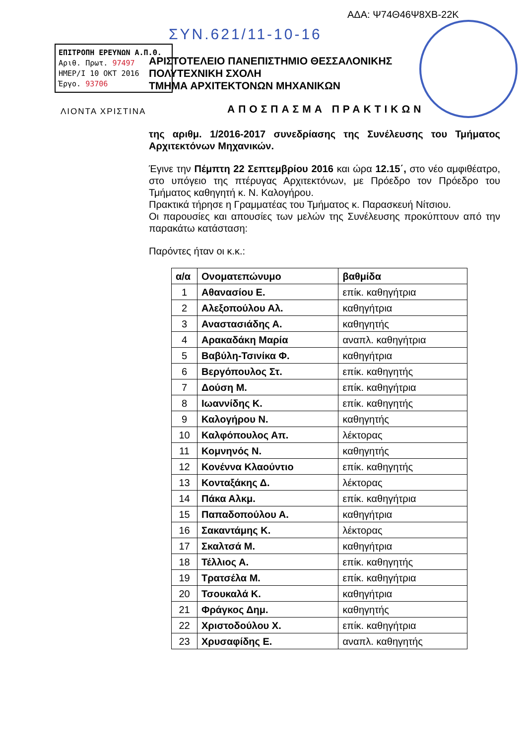ΑΔΑ: Ψ74Θ46Ψ8ΧΒ-22Κ
ΣΥΝ.621/11-10-16
ΕΠΙΤΡΟΠΗ ΕΡΕΥΝΩΝ Α.Π.Θ.
Αριθ. Πρωτ. 97497
ΗΜΕΡ/Ι 10 ΟΚΤ 2016
Έργο. 93706
ΛΙΟΝΤΑ ΧΡΙΣΤΙΝΑ
ΑΡΙΣΤΟΤΕΛΕΙΟ ΠΑΝΕΠΙΣΤΗΜΙΟ ΘΕΣΣΑΛΟΝΙΚΗΣ
ΠΟΛΥΤΕΧΝΙΚΗ ΣΧΟΛΗ
ΤΜΗΜΑ ΑΡΧΙΤΕΚΤΟΝΩΝ ΜΗΧΑΝΙΚΩΝ
ΑΠΟΣΠΑΣΜΑ ΠΡΑΚΤΙΚΩΝ
της αριθμ. 1/2016-2017 συνεδρίασης της Συνέλευσης του Τμήματος Αρχιτεκτόνων Μηχανικών.
Έγινε την Πέμπτη 22 Σεπτεμβρίου 2016 και ώρα 12.15΄, στο νέο αμφιθέατρο, στο υπόγειο της πτέρυγας Αρχιτεκτόνων, με Πρόεδρο τον Πρόεδρο του Τμήματος καθηγητή κ. Ν. Καλογήρου.
Πρακτικά τήρησε η Γραμματέας του Τμήματος κ. Παρασκευή Νίτσιου.
Οι παρουσίες και απουσίες των μελών της Συνέλευσης προκύπτουν από την παρακάτω κατάσταση:
Παρόντες ήταν οι κ.κ.:
| α/α | Ονοματεπώνυμο | βαθμίδα |
| --- | --- | --- |
| 1 | Αθανασίου Ε. | επίκ. καθηγήτρια |
| 2 | Αλεξοπούλου Αλ. | καθηγήτρια |
| 3 | Αναστασιάδης Α. | καθηγητής |
| 4 | Αρακαδάκη Μαρία | αναπλ. καθηγήτρια |
| 5 | Βαβύλη-Τσινίκα Φ. | καθηγήτρια |
| 6 | Βεργόπουλος Στ. | επίκ. καθηγητής |
| 7 | Δούση Μ. | επίκ. καθηγήτρια |
| 8 | Ιωαννίδης Κ. | επίκ. καθηγητής |
| 9 | Καλογήρου Ν. | καθηγητής |
| 10 | Καλφόπουλος Απ. | λέκτορας |
| 11 | Κομνηνός Ν. | καθηγητής |
| 12 | Κονέννα Κλαούντιο | επίκ. καθηγητής |
| 13 | Κονταξάκης Δ. | λέκτορας |
| 14 | Πάκα Αλκμ. | επίκ. καθηγήτρια |
| 15 | Παπαδοπούλου Α. | καθηγήτρια |
| 16 | Σακαντάμης Κ. | λέκτορας |
| 17 | Σκαλτσά Μ. | καθηγήτρια |
| 18 | Τέλλιος Α. | επίκ. καθηγητής |
| 19 | Τρατσέλα Μ. | επίκ. καθηγήτρια |
| 20 | Τσουκαλά Κ. | καθηγήτρια |
| 21 | Φράγκος Δημ. | καθηγητής |
| 22 | Χριστοδούλου Χ. | επίκ. καθηγήτρια |
| 23 | Χρυσαφίδης Ε. | αναπλ. καθηγητής |